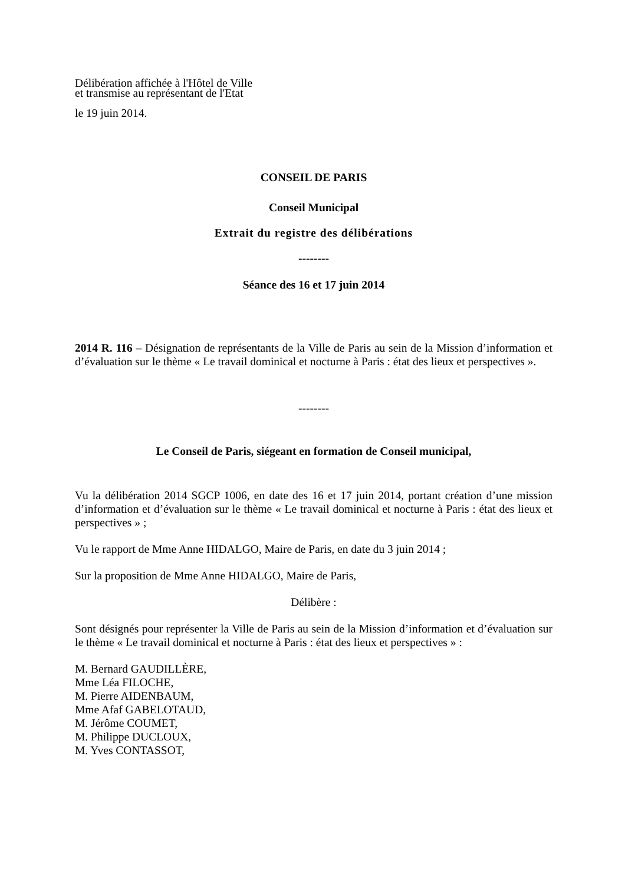Délibération affichée à l'Hôtel de Ville
et transmise au représentant de l'Etat
le 19 juin 2014.
CONSEIL DE PARIS
Conseil Municipal
Extrait du registre des délibérations
--------
Séance des 16 et 17 juin 2014
2014 R. 116 – Désignation de représentants de la Ville de Paris au sein de la Mission d’information et d’évaluation sur le thème « Le travail dominical et nocturne à Paris : état des lieux et perspectives ».
--------
Le Conseil de Paris, siégeant en formation de Conseil municipal,
Vu la délibération 2014 SGCP 1006, en date des 16 et 17 juin 2014, portant création d’une mission d’information et d’évaluation sur le thème « Le travail dominical et nocturne à Paris : état des lieux et perspectives » ;
Vu le rapport de Mme Anne HIDALGO, Maire de Paris, en date du 3 juin 2014 ;
Sur la proposition de Mme Anne HIDALGO, Maire de Paris,
Délibère :
Sont désignés pour représenter la Ville de Paris au sein de la Mission d’information et d’évaluation sur le thème « Le travail dominical et nocturne à Paris : état des lieux et perspectives » :
M. Bernard GAUDILLÈRE,
Mme Léa FILOCHE,
M. Pierre AIDENBAUM,
Mme Afaf GABELOTAUD,
M. Jérôme COUMET,
M. Philippe DUCLOUX,
M. Yves CONTASSOT,